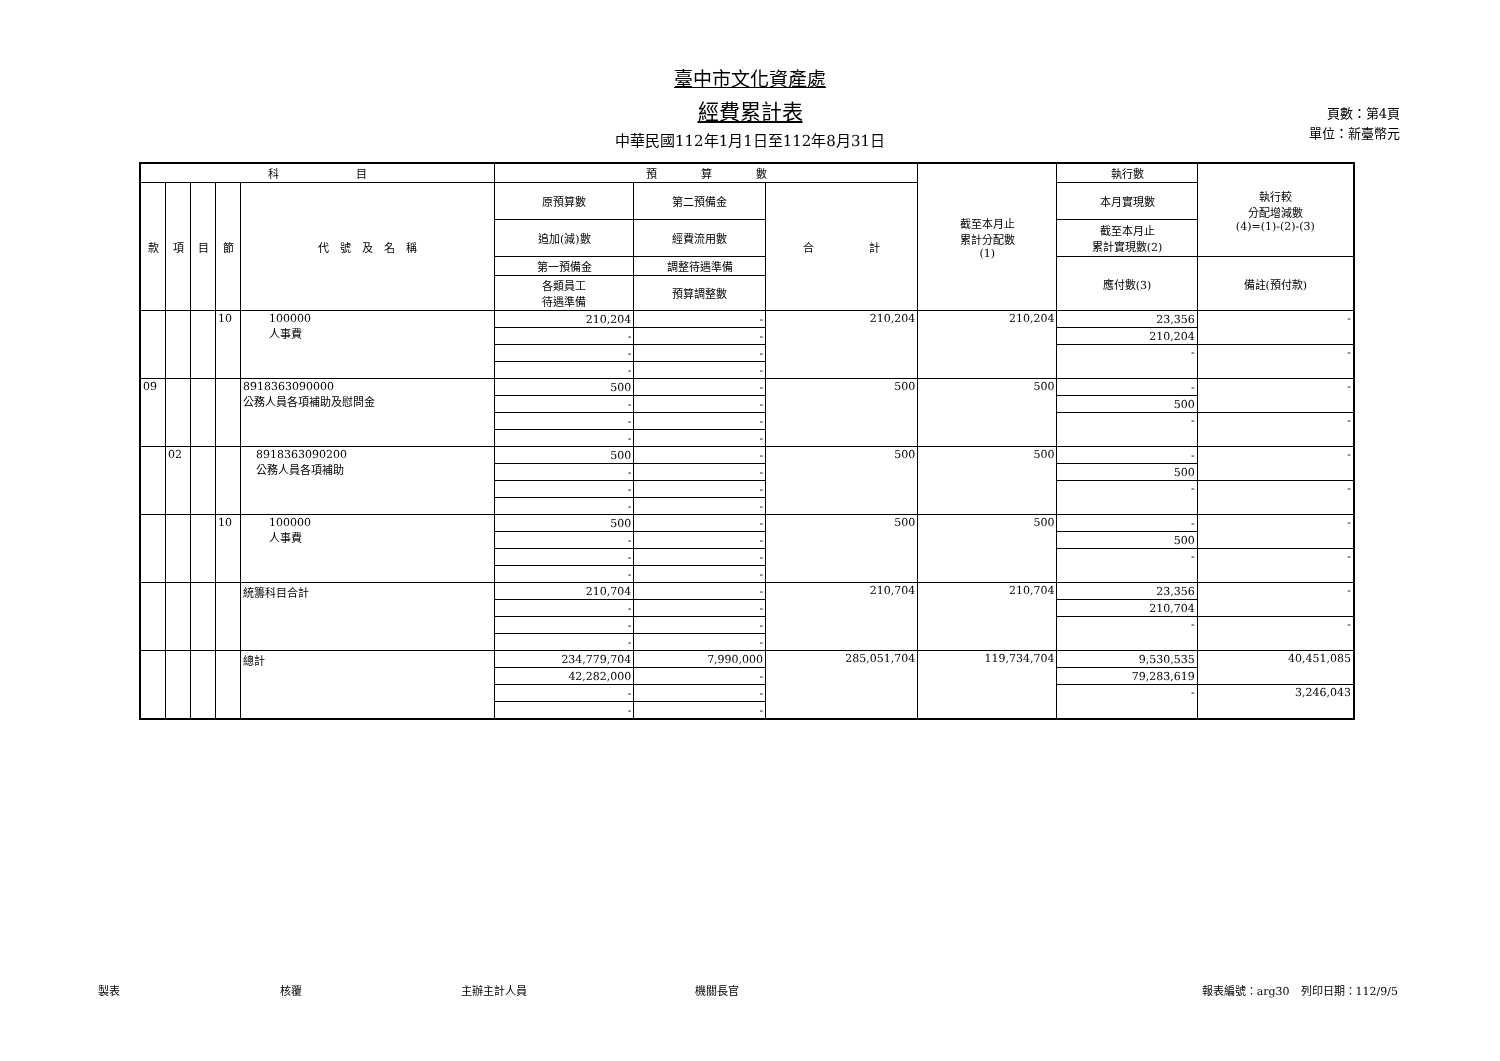臺中市文化資產處
經費累計表
中華民國112年1月1日至112年8月31日
頁數：第4頁
單位：新臺幣元
| 科 目 | | | | | 預 算 數 | | | 截至本月止 累計分配數 (1) | 執行數 | 執行較 分配增減數 (4)=(1)-(2)-(3) |
| --- | --- | --- | --- | --- | --- | --- | --- | --- | --- | --- |
| 款 | 項 | 目 | 節 | 代 號 及 名 稱 | 原預算數 | 第二預備金 | 合 計 | | 本月實現數 | |
| | | | | | 追加(減)數 | 經費流用數 | | | 截至本月止 累計實現數(2) | |
| | | | | | 第一預備金 | 調整待遇準備 | | | 應付數(3) | 備註(預付款) |
| | | | | | 各類員工 待遇準備 | 預算調整數 | | | | |
| | | | 10 | 100000 人事費 | 210,204 | - | 210,204 | 210,204 | 23,356 | - |
| | | | | | - | - | | | 210,204 | |
| | | | | | - | - | | | - | - |
| | | | | | - | - | | | | |
| 09 | | | | 8918363090000 公務人員各項補助及慰問金 | 500 | - | 500 | 500 | - | - |
| | | | | | - | - | | | 500 | |
| | | | | | - | - | | | - | - |
| | | | | | - | - | | | | |
| | 02 | | | 8918363090200 公務人員各項補助 | 500 | - | 500 | 500 | - | - |
| | | | | | - | - | | | 500 | |
| | | | | | - | - | | | - | - |
| | | | | | - | - | | | | |
| | | | 10 | 100000 人事費 | 500 | - | 500 | 500 | - | - |
| | | | | | - | - | | | 500 | |
| | | | | | - | - | | | - | - |
| | | | | | - | - | | | | |
| | | | | 統籌科目合計 | 210,704 | - | 210,704 | 210,704 | 23,356 | - |
| | | | | | - | - | | | 210,704 | |
| | | | | | - | - | | | - | - |
| | | | | | - | - | | | | |
| | | | | 總計 | 234,779,704 | 7,990,000 | 285,051,704 | 119,734,704 | 9,530,535 | 40,451,085 |
| | | | | | 42,282,000 | - | | | 79,283,619 | |
| | | | | | - | - | | | - | 3,246,043 |
| | | | | | - | - | | | | |
製表 核覆 主辦主計人員 機關長官 報表編號：arg30　列印日期：112/9/5